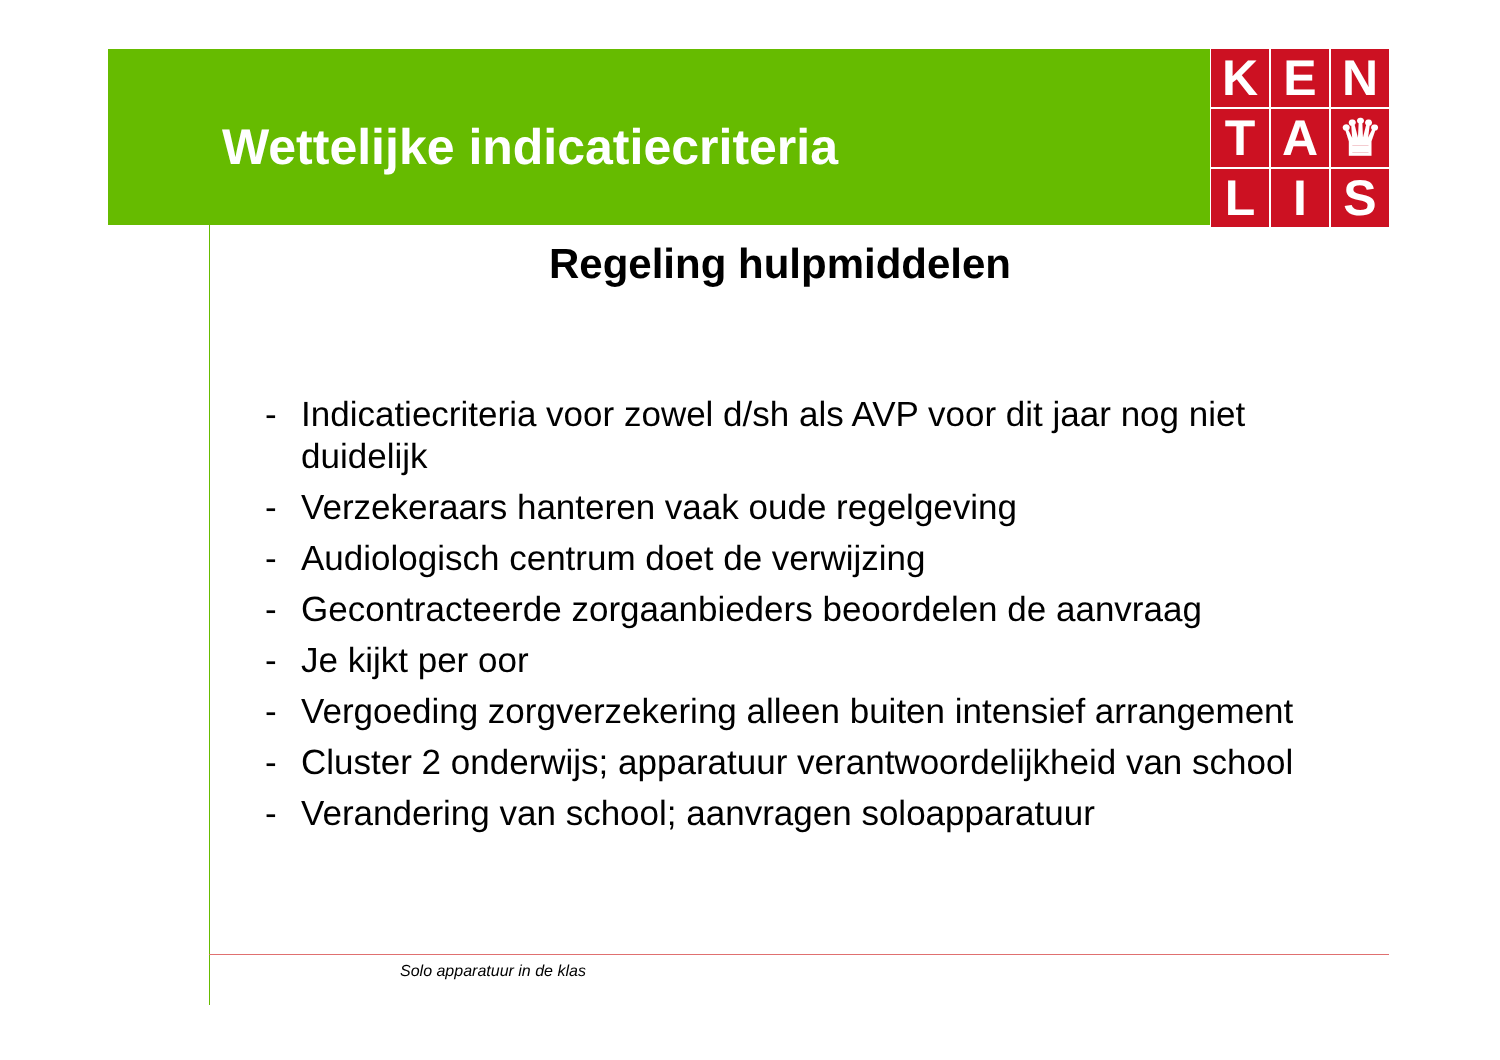Wettelijke indicatiecriteria
K
E
N
T
A
♛
L
I
S
Regeling hulpmiddelen
- Indicatiecriteria voor zowel d/sh als AVP voor dit jaar nog niet duidelijk
- Verzekeraars hanteren vaak oude regelgeving
- Audiologisch centrum doet de verwijzing
- Gecontracteerde zorgaanbieders beoordelen de aanvraag
- Je kijkt per oor
- Vergoeding zorgverzekering alleen buiten intensief arrangement
- Cluster 2 onderwijs; apparatuur verantwoordelijkheid van school
- Verandering van school; aanvragen soloapparatuur
Solo apparatuur in de klas